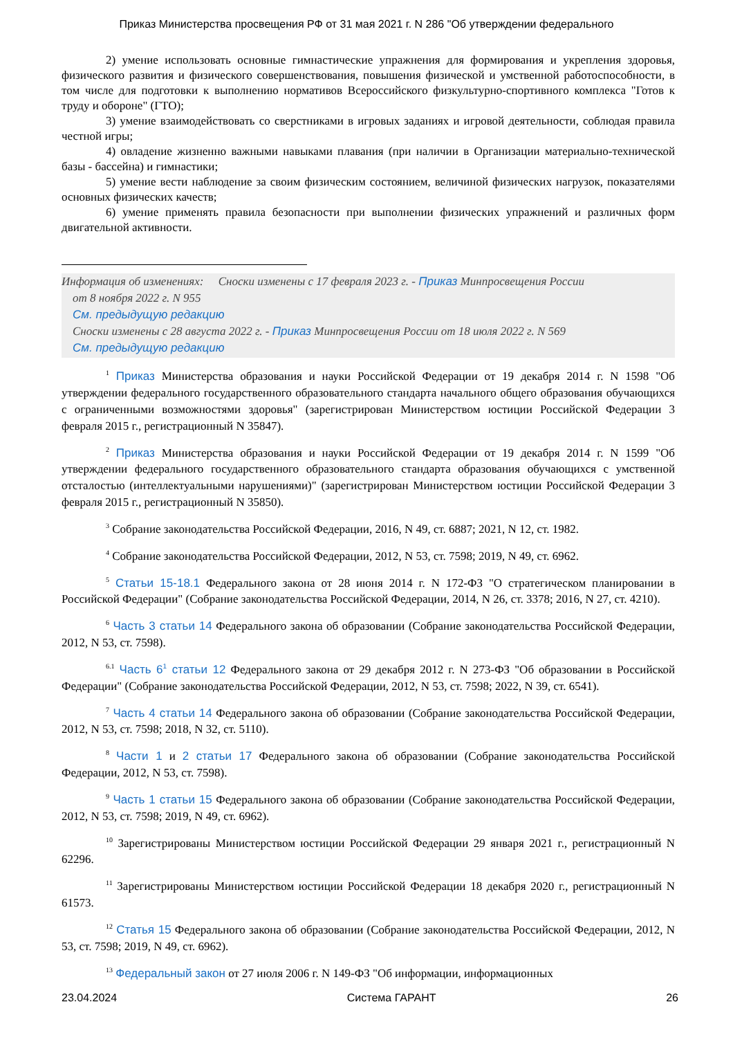Приказ Министерства просвещения РФ от 31 мая 2021 г. N 286 "Об утверждении федерального
2) умение использовать основные гимнастические упражнения для формирования и укрепления здоровья, физического развития и физического совершенствования, повышения физической и умственной работоспособности, в том числе для подготовки к выполнению нормативов Всероссийского физкультурно-спортивного комплекса "Готов к труду и обороне" (ГТО);
3) умение взаимодействовать со сверстниками в игровых заданиях и игровой деятельности, соблюдая правила честной игры;
4) овладение жизненно важными навыками плавания (при наличии в Организации материально-технической базы - бассейна) и гимнастики;
5) умение вести наблюдение за своим физическим состоянием, величиной физических нагрузок, показателями основных физических качеств;
6) умение применять правила безопасности при выполнении физических упражнений и различных форм двигательной активности.
Информация об изменениях: Сноски изменены с 17 февраля 2023 г. - Приказ Минпросвещения России
от 8 ноября 2022 г. N 955
См. предыдущую редакцию
Сноски изменены с 28 августа 2022 г. - Приказ Минпросвещения России от 18 июля 2022 г. N 569
См. предыдущую редакцию
<sup>1</sup> Приказ Министерства образования и науки Российской Федерации от 19 декабря 2014 г. N 1598 "Об утверждении федерального государственного образовательного стандарта начального общего образования обучающихся с ограниченными возможностями здоровья" (зарегистрирован Министерством юстиции Российской Федерации 3 февраля 2015 г., регистрационный N 35847).
<sup>2</sup> Приказ Министерства образования и науки Российской Федерации от 19 декабря 2014 г. N 1599 "Об утверждении федерального государственного образовательного стандарта образования обучающихся с умственной отсталостью (интеллектуальными нарушениями)" (зарегистрирован Министерством юстиции Российской Федерации 3 февраля 2015 г., регистрационный N 35850).
<sup>3</sup> Собрание законодательства Российской Федерации, 2016, N 49, ст. 6887; 2021, N 12, ст. 1982.
<sup>4</sup> Собрание законодательства Российской Федерации, 2012, N 53, ст. 7598; 2019, N 49, ст. 6962.
<sup>5</sup> Статьи 15-18.1 Федерального закона от 28 июня 2014 г. N 172-ФЗ "О стратегическом планировании в Российской Федерации" (Собрание законодательства Российской Федерации, 2014, N 26, ст. 3378; 2016, N 27, ст. 4210).
<sup>6</sup> Часть 3 статьи 14 Федерального закона об образовании (Собрание законодательства Российской Федерации, 2012, N 53, ст. 7598).
<sup>6.1</sup> Часть 6<sup>1</sup> статьи 12 Федерального закона от 29 декабря 2012 г. N 273-ФЗ "Об образовании в Российской Федерации" (Собрание законодательства Российской Федерации, 2012, N 53, ст. 7598; 2022, N 39, ст. 6541).
<sup>7</sup> Часть 4 статьи 14 Федерального закона об образовании (Собрание законодательства Российской Федерации, 2012, N 53, ст. 7598; 2018, N 32, ст. 5110).
<sup>8</sup> Части 1 и 2 статьи 17 Федерального закона об образовании (Собрание законодательства Российской Федерации, 2012, N 53, ст. 7598).
<sup>9</sup> Часть 1 статьи 15 Федерального закона об образовании (Собрание законодательства Российской Федерации, 2012, N 53, ст. 7598; 2019, N 49, ст. 6962).
<sup>10</sup> Зарегистрированы Министерством юстиции Российской Федерации 29 января 2021 г., регистрационный N 62296.
<sup>11</sup> Зарегистрированы Министерством юстиции Российской Федерации 18 декабря 2020 г., регистрационный N 61573.
<sup>12</sup> Статья 15 Федерального закона об образовании (Собрание законодательства Российской Федерации, 2012, N 53, ст. 7598; 2019, N 49, ст. 6962).
<sup>13</sup> Федеральный закон от 27 июля 2006 г. N 149-ФЗ "Об информации, информационных
23.04.2024 Система ГАРАНТ 26